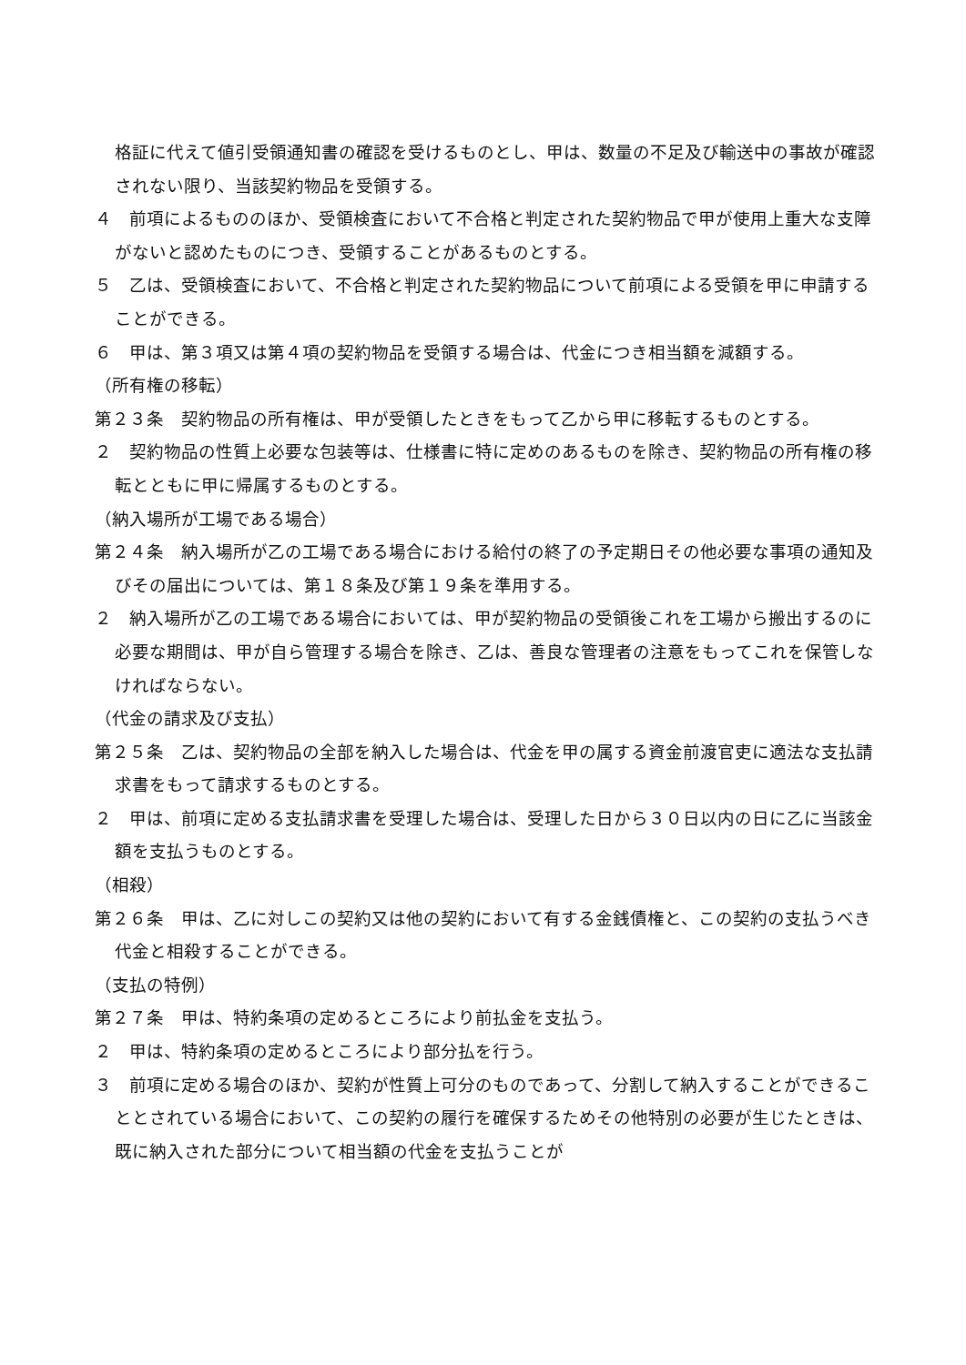格証に代えて値引受領通知書の確認を受けるものとし、甲は、数量の不足及び輸送中の事故が確認されない限り、当該契約物品を受領する。
４　前項によるもののほか、受領検査において不合格と判定された契約物品で甲が使用上重大な支障がないと認めたものにつき、受領することがあるものとする。
５　乙は、受領検査において、不合格と判定された契約物品について前項による受領を甲に申請することができる。
６　甲は、第３項又は第４項の契約物品を受領する場合は、代金につき相当額を減額する。
（所有権の移転）
第２３条　契約物品の所有権は、甲が受領したときをもって乙から甲に移転するものとする。
２　契約物品の性質上必要な包装等は、仕様書に特に定めのあるものを除き、契約物品の所有権の移転とともに甲に帰属するものとする。
（納入場所が工場である場合）
第２４条　納入場所が乙の工場である場合における給付の終了の予定期日その他必要な事項の通知及びその届出については、第１８条及び第１９条を準用する。
２　納入場所が乙の工場である場合においては、甲が契約物品の受領後これを工場から搬出するのに必要な期間は、甲が自ら管理する場合を除き、乙は、善良な管理者の注意をもってこれを保管しなければならない。
（代金の請求及び支払）
第２５条　乙は、契約物品の全部を納入した場合は、代金を甲の属する資金前渡官吏に適法な支払請求書をもって請求するものとする。
２　甲は、前項に定める支払請求書を受理した場合は、受理した日から３０日以内の日に乙に当該金額を支払うものとする。
（相殺）
第２６条　甲は、乙に対しこの契約又は他の契約において有する金銭債権と、この契約の支払うべき代金と相殺することができる。
（支払の特例）
第２７条　甲は、特約条項の定めるところにより前払金を支払う。
２　甲は、特約条項の定めるところにより部分払を行う。
３　前項に定める場合のほか、契約が性質上可分のものであって、分割して納入することができることとされている場合において、この契約の履行を確保するためその他特別の必要が生じたときは、既に納入された部分について相当額の代金を支払うことが